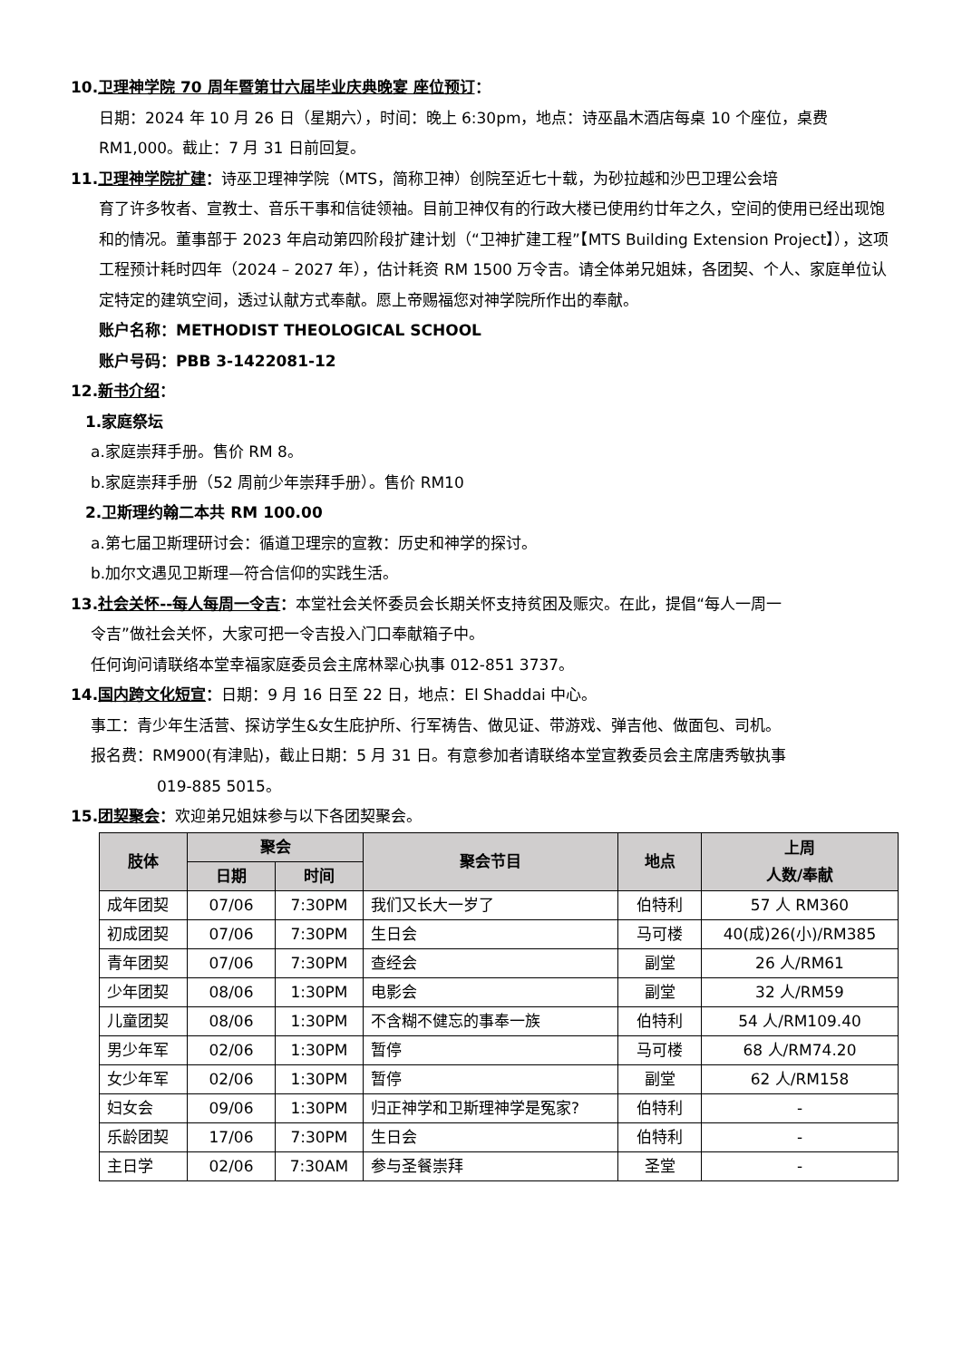10.卫理神学院 70 周年暨第廿六届毕业庆典晚宴 座位预订：
日期：2024 年 10 月 26 日（星期六），时间：晚上 6:30pm，地点：诗巫晶木酒店每桌 10 个座位，桌费 RM1,000。截止：7 月 31 日前回复。
11.卫理神学院扩建：诗巫卫理神学院（MTS，简称卫神）创院至近七十载，为砂拉越和沙巴卫理公会培
育了许多牧者、宣教士、音乐干事和信徒领袖。目前卫神仅有的行政大楼已使用约廿年之久，空间的使用已经出现饱和的情况。董事部于 2023 年启动第四阶段扩建计划（“卫神扩建工程”【MTS Building Extension Project】），这项工程预计耗时四年（2024 – 2027 年），估计耗资 RM 1500 万令吉。请全体弟兄姐妹，各团契、个人、家庭单位认定特定的建筑空间，透过认献方式奉献。愿上帝赐福您对神学院所作出的奉献。
账户名称：METHODIST THEOLOGICAL SCHOOL
账户号码：PBB 3-1422081-12
12.新书介绍：
1.家庭祭坛
a.家庭崇拜手册。售价 RM 8。
b.家庭崇拜手册（52 周前少年崇拜手册）。售价 RM10
2.卫斯理约翰二本共 RM 100.00
a.第七届卫斯理研讨会：循道卫理宗的宣教：历史和神学的探讨。
b.加尔文遇见卫斯理—符合信仰的实践生活。
13.社会关怀--每人每周一令吉：本堂社会关怀委员会长期关怀支持贫困及赈灾。在此，提倡“每人一周一
令吉”做社会关怀，大家可把一令吉投入门口奉献箱子中。
任何询问请联络本堂幸福家庭委员会主席林翠心执事 012-851 3737。
14.国内跨文化短宣：日期：9 月 16 日至 22 日，地点：El Shaddai 中心。
事工：青少年生活营、探访学生&女生庇护所、行军祷告、做见证、带游戏、弹吉他、做面包、司机。
报名费：RM900(有津贴)，截止日期：5 月 31 日。有意参加者请联络本堂宣教委员会主席唐秀敏执事
019-885 5015。
15.团契聚会：欢迎弟兄姐妹参与以下各团契聚会。
| 肢体 | 聚会 | | 聚会节目 | 地点 | 上周 人数/奉献 |
| --- | --- | --- | --- | --- | --- |
| | 日期 | 时间 | | | |
| 成年团契 | 07/06 | 7:30PM | 我们又长大一岁了 | 伯特利 | 57 人 RM360 |
| 初成团契 | 07/06 | 7:30PM | 生日会 | 马可楼 | 40(成)26(小)/RM385 |
| 青年团契 | 07/06 | 7:30PM | 查经会 | 副堂 | 26 人/RM61 |
| 少年团契 | 08/06 | 1:30PM | 电影会 | 副堂 | 32 人/RM59 |
| 儿童团契 | 08/06 | 1:30PM | 不含糊不健忘的事奉一族 | 伯特利 | 54 人/RM109.40 |
| 男少年军 | 02/06 | 1:30PM | 暂停 | 马可楼 | 68 人/RM74.20 |
| 女少年军 | 02/06 | 1:30PM | 暂停 | 副堂 | 62 人/RM158 |
| 妇女会 | 09/06 | 1:30PM | 归正神学和卫斯理神学是冤家? | 伯特利 | - |
| 乐龄团契 | 17/06 | 7:30PM | 生日会 | 伯特利 | - |
| 主日学 | 02/06 | 7:30AM | 参与圣餐崇拜 | 圣堂 | - |